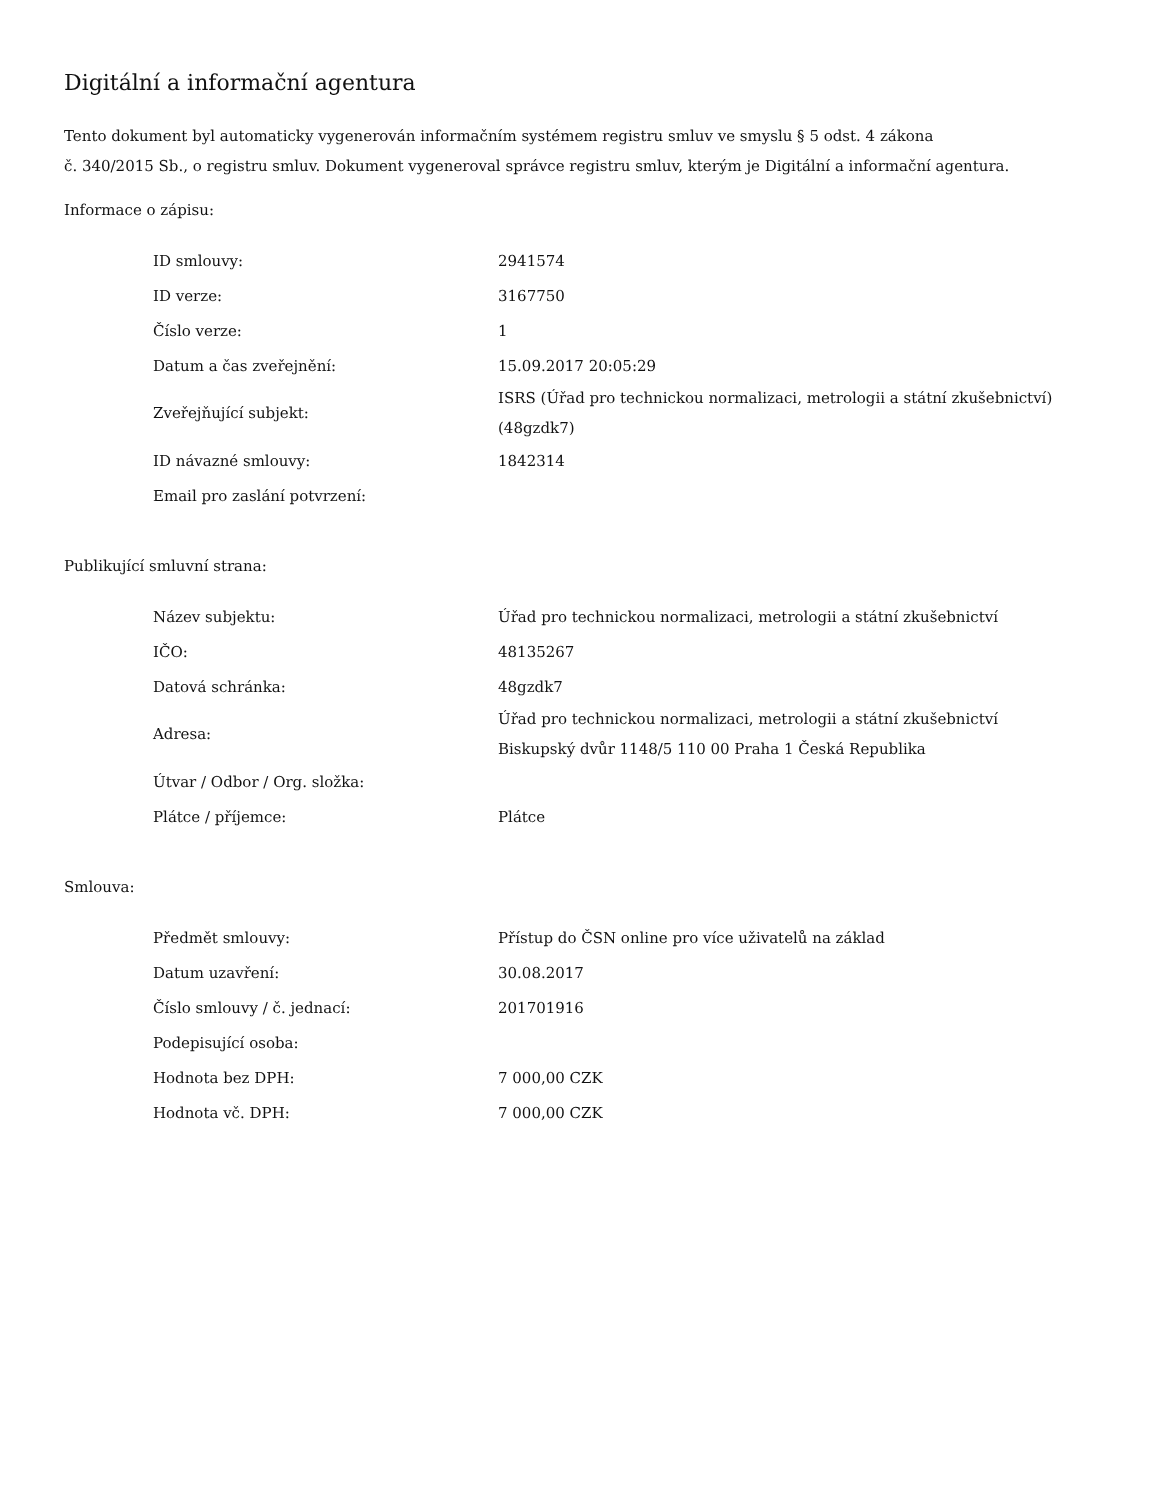Digitální a informační agentura
Tento dokument byl automaticky vygenerován informačním systémem registru smluv ve smyslu § 5 odst. 4 zákona
č. 340/2015 Sb., o registru smluv. Dokument vygeneroval správce registru smluv, kterým je Digitální a informační agentura.
Informace o zápisu:
| ID smlouvy: | 2941574 |
| ID verze: | 3167750 |
| Číslo verze: | 1 |
| Datum a čas zveřejnění: | 15.09.2017 20:05:29 |
| Zveřejňující subjekt: | ISRS (Úřad pro technickou normalizaci, metrologii a státní zkušebnictví) (48gzdk7) |
| ID návazné smlouvy: | 1842314 |
| Email pro zaslání potvrzení: | |
Publikující smluvní strana:
| Název subjektu: | Úřad pro technickou normalizaci, metrologii a státní zkušebnictví |
| IČO: | 48135267 |
| Datová schránka: | 48gzdk7 |
| Adresa: | Úřad pro technickou normalizaci, metrologii a státní zkušebnictví Biskupský dvůr 1148/5 110 00 Praha 1 Česká Republika |
| Útvar / Odbor / Org. složka: | |
| Plátce / příjemce: | Plátce |
Smlouva:
| Předmět smlouvy: | Přístup do ČSN online pro více uživatelů na základ |
| Datum uzavření: | 30.08.2017 |
| Číslo smlouvy / č. jednací: | 201701916 |
| Podepisující osoba: | |
| Hodnota bez DPH: | 7 000,00 CZK |
| Hodnota vč. DPH: | 7 000,00 CZK |